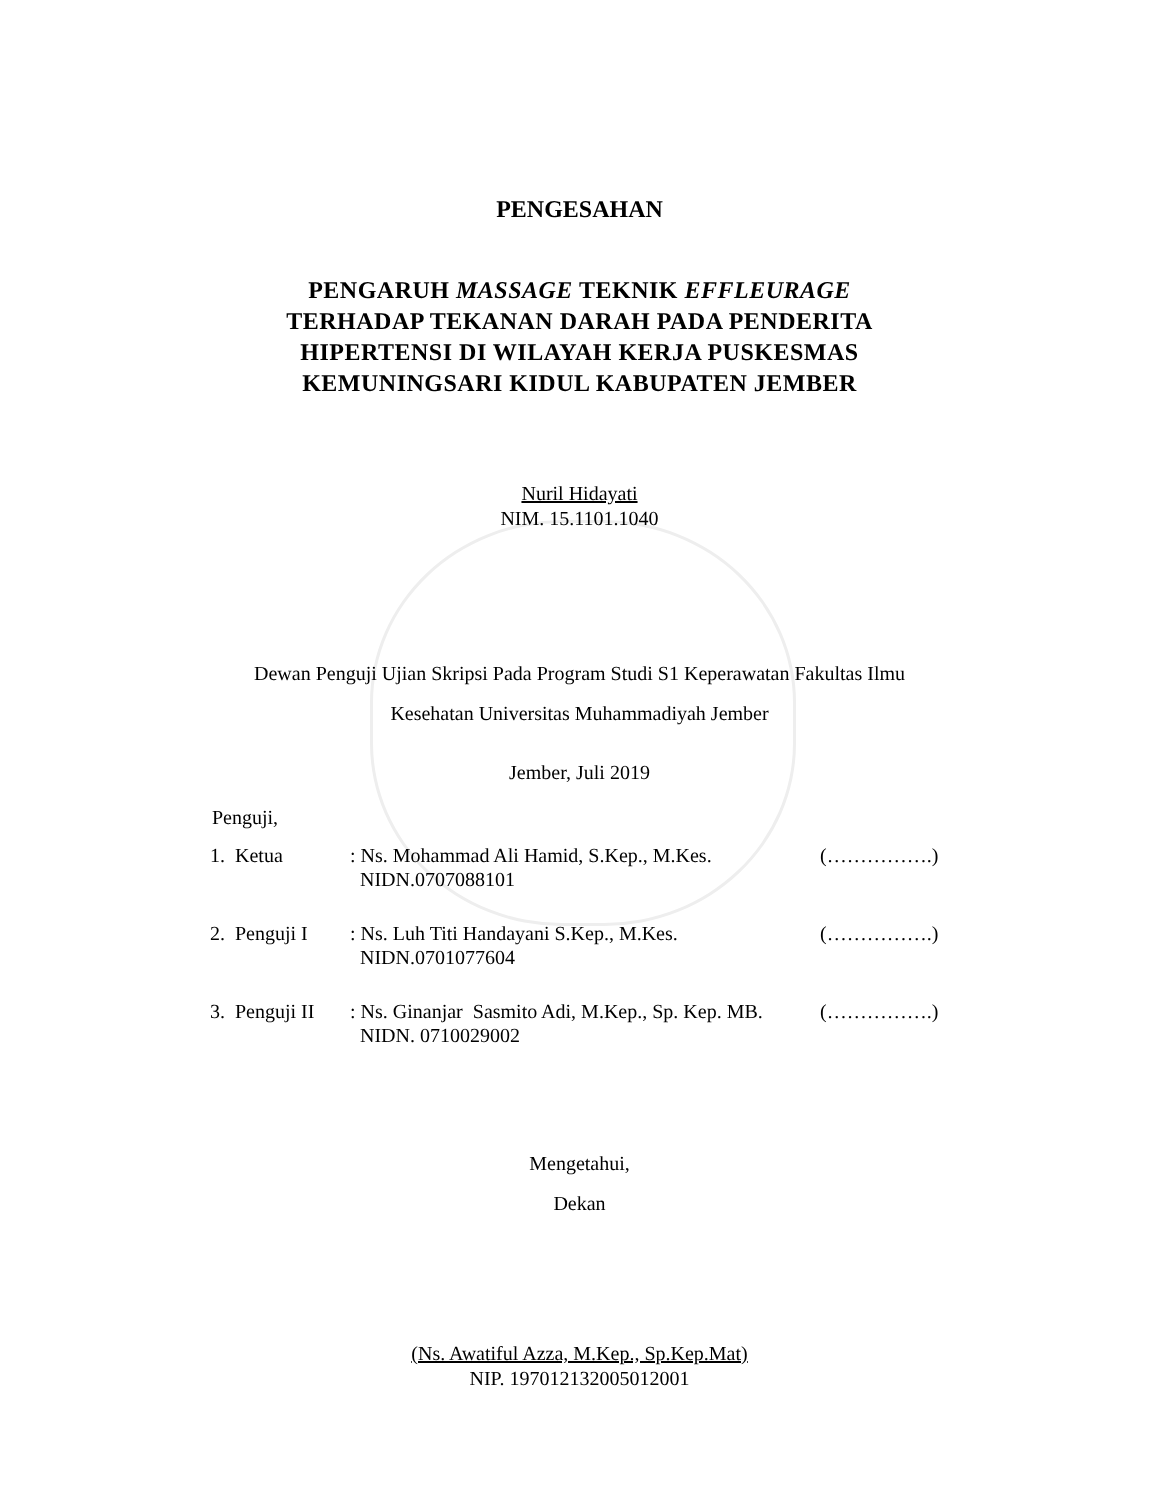PENGESAHAN
PENGARUH MASSAGE TEKNIK EFFLEURAGE
TERHADAP TEKANAN DARAH PADA PENDERITA
HIPERTENSI DI WILAYAH KERJA PUSKESMAS
KEMUNINGSARI KIDUL KABUPATEN JEMBER
Nuril Hidayati
NIM. 15.1101.1040
Dewan Penguji Ujian Skripsi Pada Program Studi S1 Keperawatan Fakultas Ilmu
Kesehatan Universitas Muhammadiyah Jember
Jember, Juli 2019
Penguji,
| 1. Ketua | : Ns. Mohammad Ali Hamid, S.Kep., M.Kes. NIDN.0707088101 | (…………….) |
| 2. Penguji I | : Ns. Luh Titi Handayani S.Kep., M.Kes. NIDN.0701077604 | (…………….) |
| 3. Penguji II | : Ns. Ginanjar Sasmito Adi, M.Kep., Sp. Kep. MB. NIDN. 0710029002 | (…………….) |
Mengetahui,
Dekan
(Ns. Awatiful Azza, M.Kep., Sp.Kep.Mat)
NIP. 197012132005012001